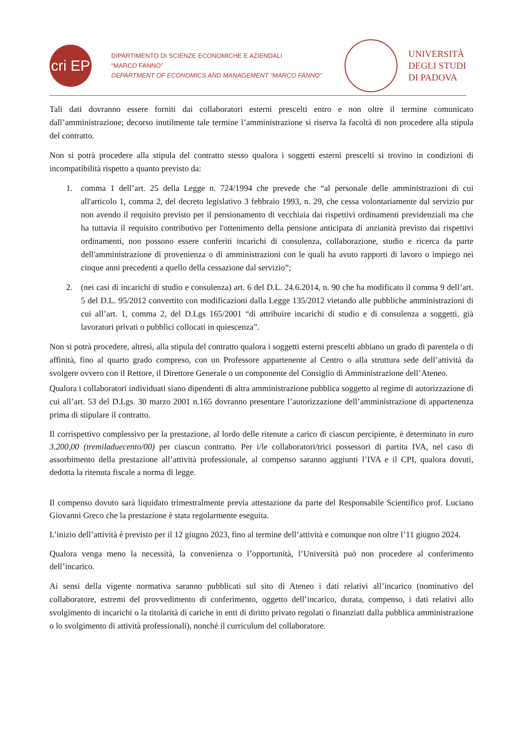cri EP
DIPARTIMENTO DI SCIENZE ECONOMICHE E AZIENDALI
“MARCO FANNO”
DEPARTMENT OF ECONOMICS AND MANAGEMENT “MARCO FANNO”
UNIVERSITÀ
DEGLI STUDI
DI PADOVA
Tali dati dovranno essere forniti dai collaboratori esterni prescelti entro e non oltre il termine comunicato dall’amministrazione; decorso inutilmente tale termine l’amministrazione si riserva la facoltà di non procedere alla stipula del contratto.
Non si potrà procedere alla stipula del contratto stesso qualora i soggetti esterni prescelti si trovino in condizioni di incompatibilità rispetto a quanto previsto da:
1. comma 1 dell’art. 25 della Legge n. 724/1994 che prevede che “al personale delle amministrazioni di cui all'articolo 1, comma 2, del decreto legislativo 3 febbraio 1993, n. 29, che cessa volontariamente dal servizio pur non avendo il requisito previsto per il pensionamento di vecchiaia dai rispettivi ordinamenti previdenziali ma che ha tuttavia il requisito contributivo per l'ottenimento della pensione anticipata di anzianità previsto dai rispettivi ordinamenti, non possono essere conferiti incarichi di consulenza, collaborazione, studio e ricerca da parte dell'amministrazione di provenienza o di amministrazioni con le quali ha avuto rapporti di lavoro o impiego nei cinque anni precedenti a quello della cessazione dal servizio”;
2. (nei casi di incarichi di studio e consulenza) art. 6 del D.L. 24.6.2014, n. 90 che ha modificato il comma 9 dell’art. 5 del D.L. 95/2012 convertito con modificazioni dalla Legge 135/2012 vietando alle pubbliche amministrazioni di cui all’art. 1, comma 2, del D.Lgs 165/2001 “di attribuire incarichi di studio e di consulenza a soggetti, già lavoratori privati o pubblici collocati in quiescenza”.
Non si potrà procedere, altresì, alla stipula del contratto qualora i soggetti esterni prescelti abbiano un grado di parentela o di affinità, fino al quarto grado compreso, con un Professore appartenente al Centro o alla struttura sede dell’attività da svolgere ovvero con il Rettore, il Direttore Generale o un componente del Consiglio di Amministrazione dell’Ateneo.
Qualora i collaboratori individuati siano dipendenti di altra amministrazione pubblica soggetto al regime di autorizzazione di cui all’art. 53 del D.Lgs. 30 marzo 2001 n.165 dovranno presentare l’autorizzazione dell’amministrazione di appartenenza prima di stipulare il contratto.
Il corrispettivo complessivo per la prestazione, al lordo delle ritenute a carico di ciascun percipiente, è determinato in euro 3.200,00 (tremiladuecento/00) per ciascun contratto. Per i/le collaboratori/trici possessori di partita IVA, nel caso di assorbimento della prestazione all’attività professionale, al compenso saranno aggiunti l’IVA e il CPI, qualora dovuti, dedotta la ritenuta fiscale a norma di legge.
Il compenso dovuto sarà liquidato trimestralmente previa attestazione da parte del Responsabile Scientifico prof. Luciano Giovanni Greco che la prestazione è stata regolarmente eseguita.
L’inizio dell’attività è previsto per il 12 giugno 2023, fino al termine dell’attività e comunque non oltre l’11 giugno 2024.
Qualora venga meno la necessità, la convenienza o l’opportunità, l’Università può non procedere al conferimento dell’incarico.
Ai sensi della vigente normativa saranno pubblicati sul sito di Ateneo i dati relativi all’incarico (nominativo del collaboratore, estremi del provvedimento di conferimento, oggetto dell’incarico, durata, compenso, i dati relativi allo svolgimento di incarichi o la titolarità di cariche in enti di diritto privato regolati o finanziati dalla pubblica amministrazione o lo svolgimento di attività professionali), nonché il curriculum del collaboratore.